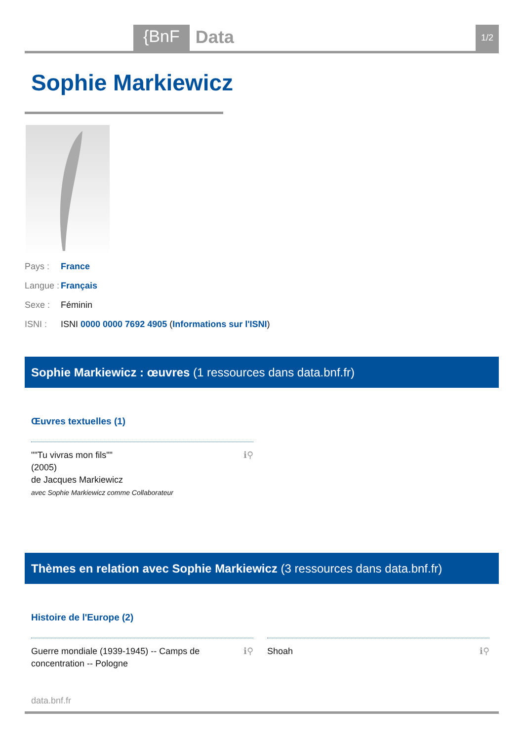{BnF Data 1/2
Sophie Markiewicz
Pays : France
Langue : Français
Sexe : Féminin
ISNI : ISNI 0000 0000 7692 4905 (Informations sur l'ISNI)
Sophie Markiewicz : œuvres (1 ressources dans data.bnf.fr)
Œuvres textuelles (1)
ℹ⚲ ""Tu vivras mon fils""
(2005)
de Jacques Markiewicz
avec Sophie Markiewicz comme Collaborateur
Thèmes en relation avec Sophie Markiewicz (3 ressources dans data.bnf.fr)
Histoire de l'Europe (2)
ℹ⚲ Guerre mondiale (1939-1945) -- Camps de concentration -- Pologne
ℹ⚲ Shoah
data.bnf.fr